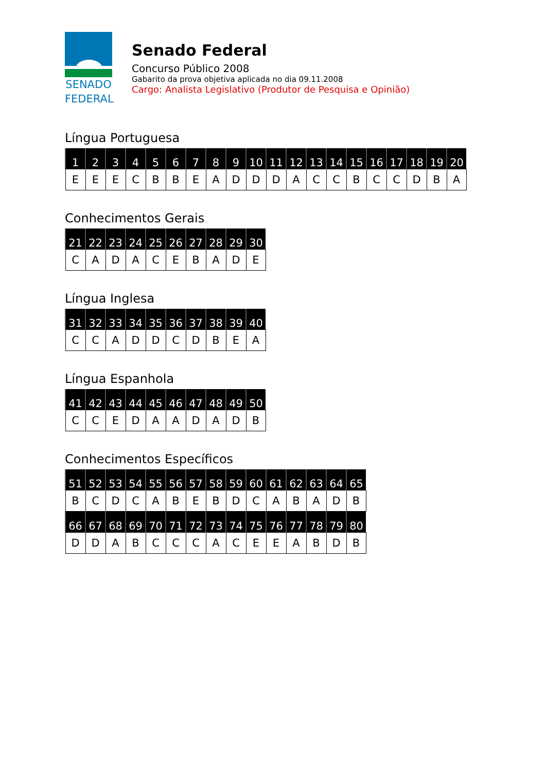SENADO
FEDERAL
Senado Federal
Concurso Público 2008
Gabarito da prova objetiva aplicada no dia 09.11.2008
Cargo: Analista Legislativo (Produtor de Pesquisa e Opinião)
Língua Portuguesa
| 1 | 2 | 3 | 4 | 5 | 6 | 7 | 8 | 9 | 10 | 11 | 12 | 13 | 14 | 15 | 16 | 17 | 18 | 19 | 20 |
| --- | --- | --- | --- | --- | --- | --- | --- | --- | --- | --- | --- | --- | --- | --- | --- | --- | --- | --- | --- |
| E | E | E | C | B | B | E | A | D | D | D | A | C | C | B | C | C | D | B | A |
Conhecimentos Gerais
| 21 | 22 | 23 | 24 | 25 | 26 | 27 | 28 | 29 | 30 |
| --- | --- | --- | --- | --- | --- | --- | --- | --- | --- |
| C | A | D | A | C | E | B | A | D | E |
Língua Inglesa
| 31 | 32 | 33 | 34 | 35 | 36 | 37 | 38 | 39 | 40 |
| --- | --- | --- | --- | --- | --- | --- | --- | --- | --- |
| C | C | A | D | D | C | D | B | E | A |
Língua Espanhola
| 41 | 42 | 43 | 44 | 45 | 46 | 47 | 48 | 49 | 50 |
| --- | --- | --- | --- | --- | --- | --- | --- | --- | --- |
| C | C | E | D | A | A | D | A | D | B |
Conhecimentos Específicos
| 51 | 52 | 53 | 54 | 55 | 56 | 57 | 58 | 59 | 60 | 61 | 62 | 63 | 64 | 65 |
| --- | --- | --- | --- | --- | --- | --- | --- | --- | --- | --- | --- | --- | --- | --- |
| B | C | D | C | A | B | E | B | D | C | A | B | A | D | B |
| 66 | 67 | 68 | 69 | 70 | 71 | 72 | 73 | 74 | 75 | 76 | 77 | 78 | 79 | 80 |
| D | D | A | B | C | C | C | A | C | E | E | A | B | D | B |